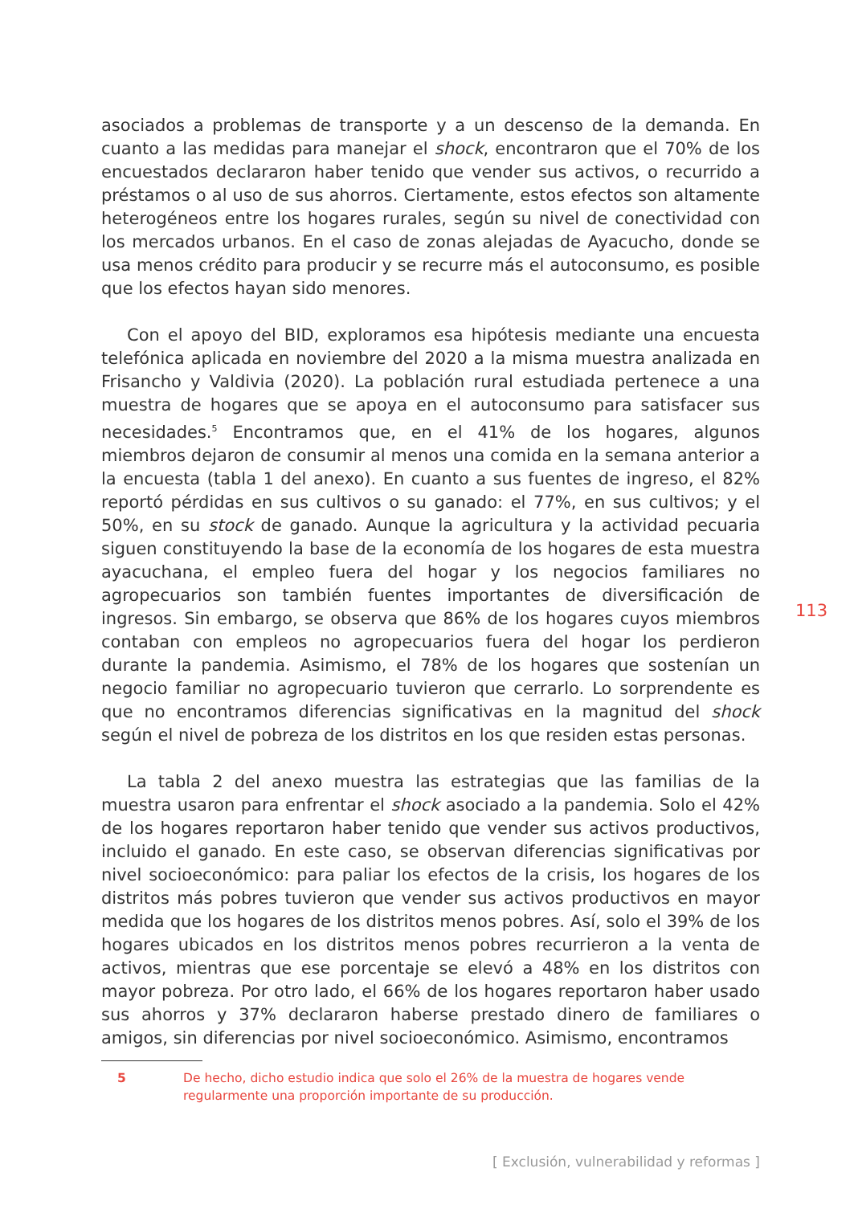asociados a problemas de transporte y a un descenso de la demanda. En cuanto a las medidas para manejar el shock, encontraron que el 70% de los encuestados declararon haber tenido que vender sus activos, o recurrido a préstamos o al uso de sus ahorros. Ciertamente, estos efectos son altamente heterogéneos entre los hogares rurales, según su nivel de conectividad con los mercados urbanos. En el caso de zonas alejadas de Ayacucho, donde se usa menos crédito para producir y se recurre más el autoconsumo, es posible que los efectos hayan sido menores.
Con el apoyo del BID, exploramos esa hipótesis mediante una encuesta telefónica aplicada en noviembre del 2020 a la misma muestra analizada en Frisancho y Valdivia (2020). La población rural estudiada pertenece a una muestra de hogares que se apoya en el autoconsumo para satisfacer sus necesidades.<sup>5</sup> Encontramos que, en el 41% de los hogares, algunos miembros dejaron de consumir al menos una comida en la semana anterior a la encuesta (tabla 1 del anexo). En cuanto a sus fuentes de ingreso, el 82% reportó pérdidas en sus cultivos o su ganado: el 77%, en sus cultivos; y el 50%, en su stock de ganado. Aunque la agricultura y la actividad pecuaria siguen constituyendo la base de la economía de los hogares de esta muestra ayacuchana, el empleo fuera del hogar y los negocios familiares no agropecuarios son también fuentes importantes de diversificación de ingresos. Sin embargo, se observa que 86% de los hogares cuyos miembros contaban con empleos no agropecuarios fuera del hogar los perdieron durante la pandemia. Asimismo, el 78% de los hogares que sostenían un negocio familiar no agropecuario tuvieron que cerrarlo. Lo sorprendente es que no encontramos diferencias significativas en la magnitud del shock según el nivel de pobreza de los distritos en los que residen estas personas.
La tabla 2 del anexo muestra las estrategias que las familias de la muestra usaron para enfrentar el shock asociado a la pandemia. Solo el 42% de los hogares reportaron haber tenido que vender sus activos productivos, incluido el ganado. En este caso, se observan diferencias significativas por nivel socioeconómico: para paliar los efectos de la crisis, los hogares de los distritos más pobres tuvieron que vender sus activos productivos en mayor medida que los hogares de los distritos menos pobres. Así, solo el 39% de los hogares ubicados en los distritos menos pobres recurrieron a la venta de activos, mientras que ese porcentaje se elevó a 48% en los distritos con mayor pobreza. Por otro lado, el 66% de los hogares reportaron haber usado sus ahorros y 37% declararon haberse prestado dinero de familiares o amigos, sin diferencias por nivel socioeconómico. Asimismo, encontramos
113
| 5 | De hecho, dicho estudio indica que solo el 26% de la muestra de hogares vende regularmente una proporción importante de su producción. |
[ Exclusión, vulnerabilidad y reformas ]